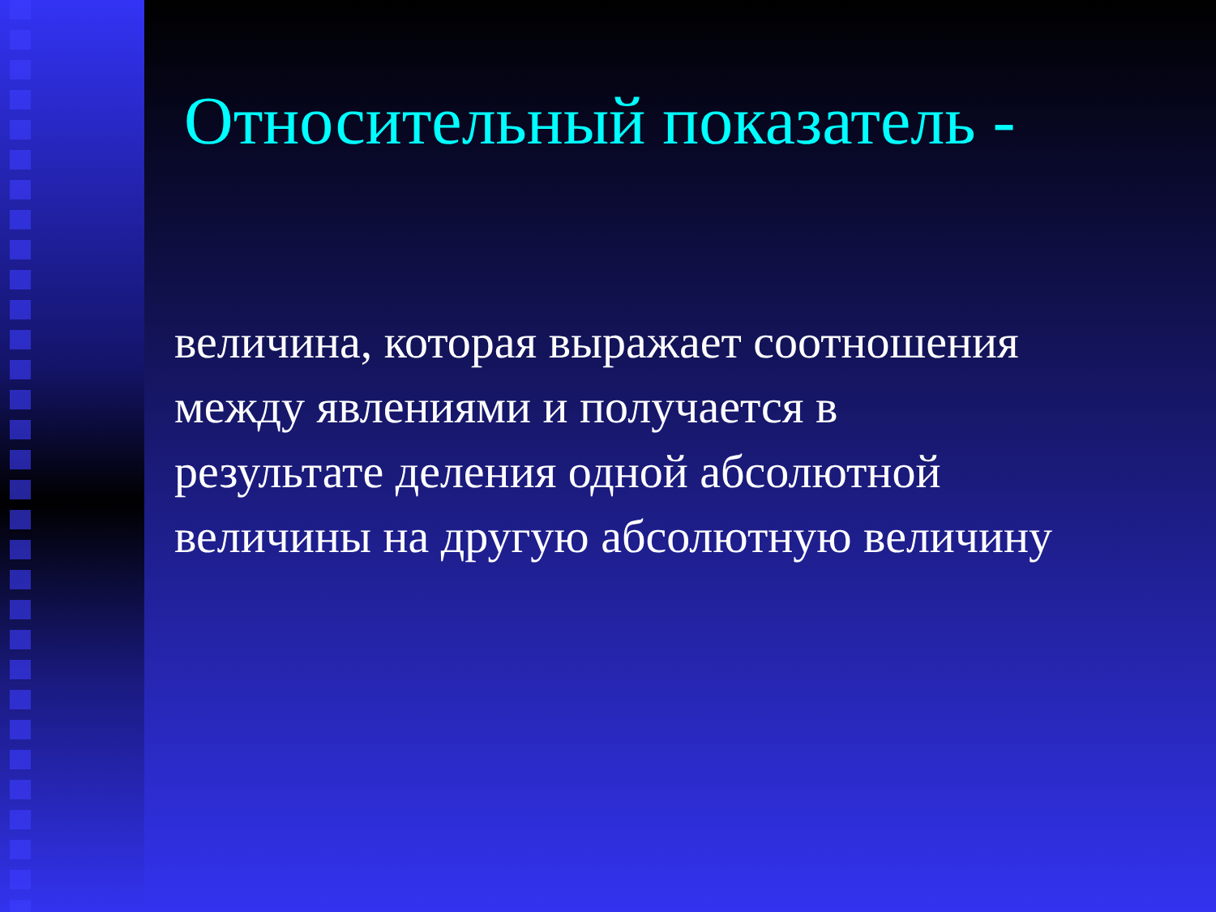Относительный показатель -
величина, которая выражает соотношения
между явлениями и получается в
результате деления одной абсолютной
величины на другую абсолютную величину